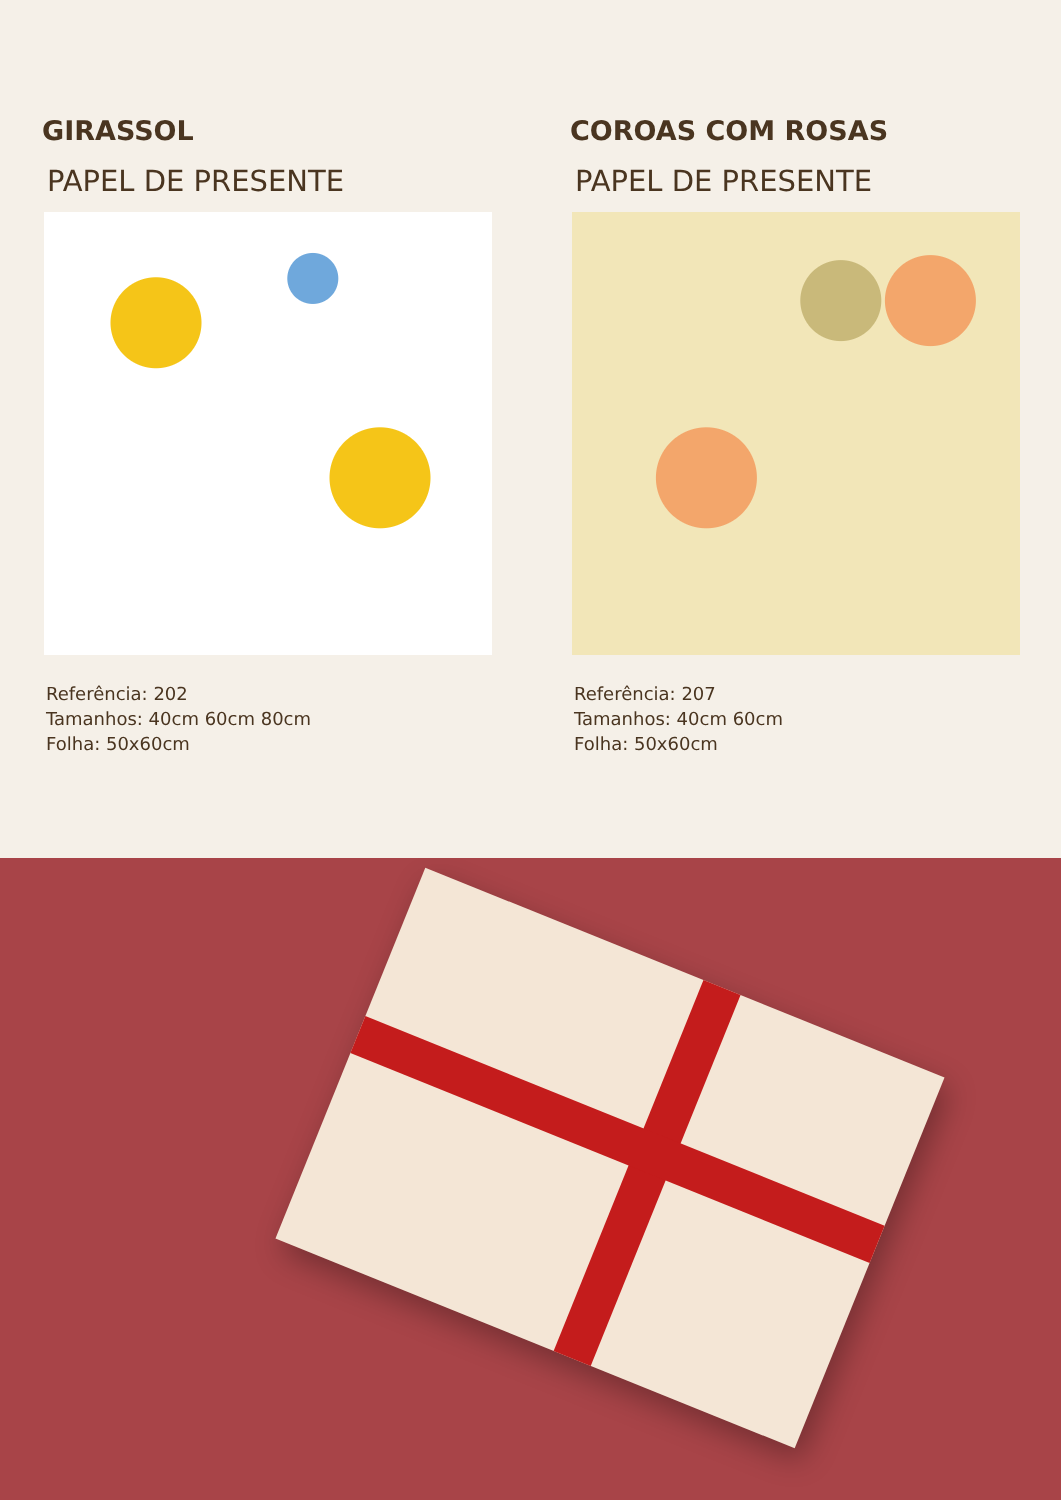GIRASSOL
PAPEL DE PRESENTE
Referência: 202
Tamanhos: 40cm 60cm 80cm
Folha: 50x60cm
COROAS COM ROSAS
PAPEL DE PRESENTE
Referência: 207
Tamanhos: 40cm 60cm
Folha: 50x60cm